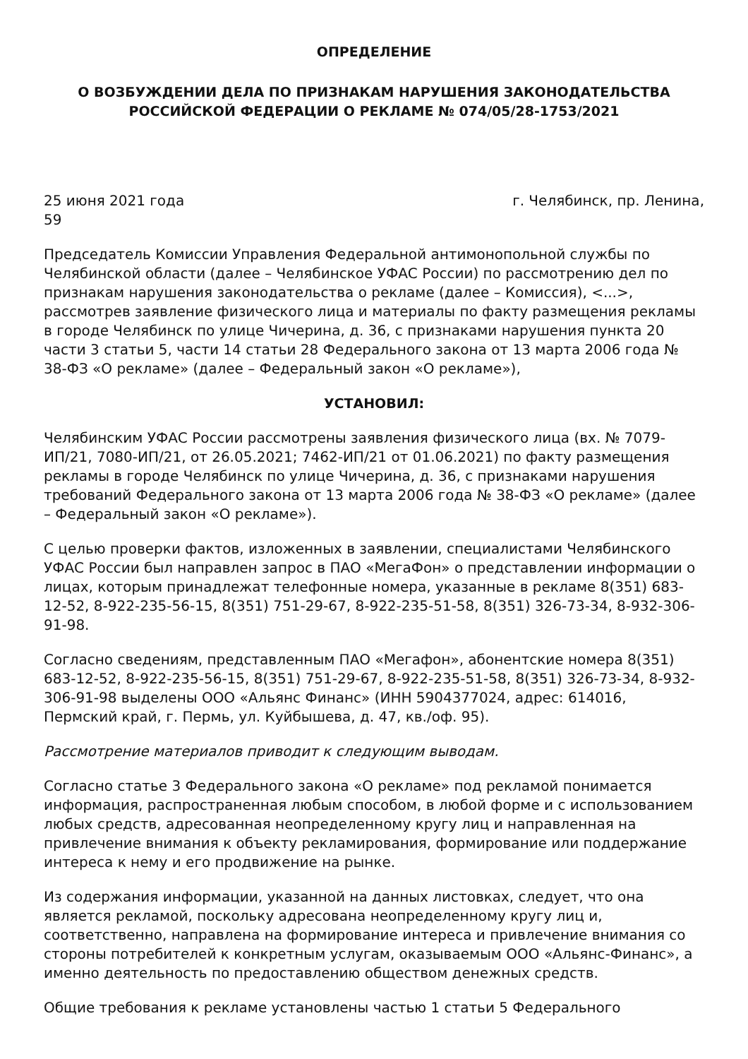ОПРЕДЕЛЕНИЕ
О ВОЗБУЖДЕНИИ ДЕЛА ПО ПРИЗНАКАМ НАРУШЕНИЯ ЗАКОНОДАТЕЛЬСТВА РОССИЙСКОЙ ФЕДЕРАЦИИ О РЕКЛАМЕ № 074/05/28-1753/2021
25 июня 2021 года г. Челябинск, пр. Ленина,
59
Председатель Комиссии Управления Федеральной антимонопольной службы по Челябинской области (далее – Челябинское УФАС России) по рассмотрению дел по признакам нарушения законодательства о рекламе (далее – Комиссия), <...>, рассмотрев заявление физического лица и материалы по факту размещения рекламы в городе Челябинск по улице Чичерина, д. 36, с признаками нарушения пункта 20 части 3 статьи 5, части 14 статьи 28 Федерального закона от 13 марта 2006 года № 38-ФЗ «О рекламе» (далее – Федеральный закон «О рекламе»),
УСТАНОВИЛ:
Челябинским УФАС России рассмотрены заявления физического лица (вх. № 7079-ИП/21, 7080-ИП/21, от 26.05.2021; 7462-ИП/21 от 01.06.2021) по факту размещения рекламы в городе Челябинск по улице Чичерина, д. 36, с признаками нарушения требований Федерального закона от 13 марта 2006 года № 38-ФЗ «О рекламе» (далее – Федеральный закон «О рекламе»).
С целью проверки фактов, изложенных в заявлении, специалистами Челябинского УФАС России был направлен запрос в ПАО «МегаФон» о представлении информации о лицах, которым принадлежат телефонные номера, указанные в рекламе 8(351) 683-12-52, 8-922-235-56-15, 8(351) 751-29-67, 8-922-235-51-58, 8(351) 326-73-34, 8-932-306-91-98.
Согласно сведениям, представленным ПАО «Мегафон», абонентские номера 8(351) 683-12-52, 8-922-235-56-15, 8(351) 751-29-67, 8-922-235-51-58, 8(351) 326-73-34, 8-932-306-91-98 выделены ООО «Альянс Финанс» (ИНН 5904377024, адрес: 614016, Пермский край, г. Пермь, ул. Куйбышева, д. 47, кв./оф. 95).
Рассмотрение материалов приводит к следующим выводам.
Согласно статье 3 Федерального закона «О рекламе» под рекламой понимается информация, распространенная любым способом, в любой форме и с использованием любых средств, адресованная неопределенному кругу лиц и направленная на привлечение внимания к объекту рекламирования, формирование или поддержание интереса к нему и его продвижение на рынке.
Из содержания информации, указанной на данных листовках, следует, что она является рекламой, поскольку адресована неопределенному кругу лиц и, соответственно, направлена на формирование интереса и привлечение внимания со стороны потребителей к конкретным услугам, оказываемым ООО «Альянс-Финанс», а именно деятельность по предоставлению обществом денежных средств.
Общие требования к рекламе установлены частью 1 статьи 5 Федерального